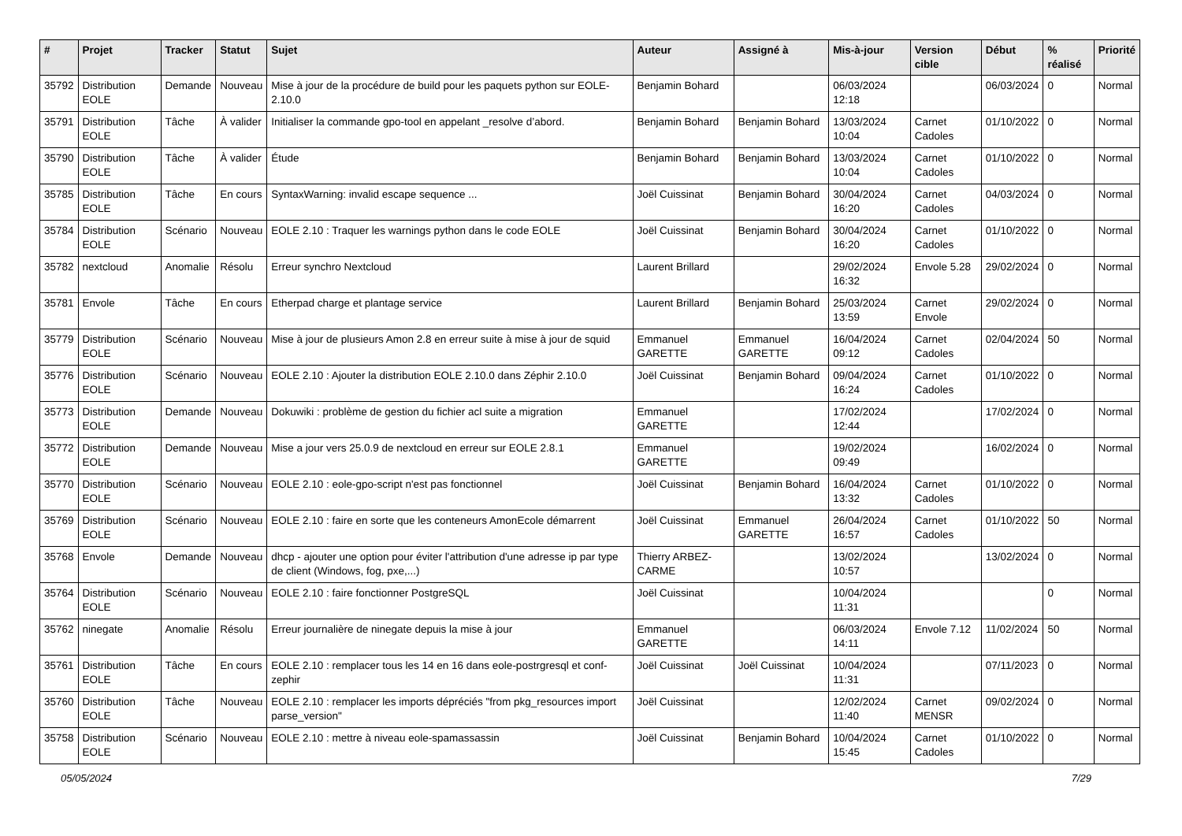| # | Projet | Tracker | Statut | Sujet | Auteur | Assigné à | Mis-à-jour | Version cible | Début | % réalisé | Priorité |
| --- | --- | --- | --- | --- | --- | --- | --- | --- | --- | --- | --- |
| 35792 | Distribution EOLE | Demande | Nouveau | Mise à jour de la procédure de build pour les paquets python sur EOLE-2.10.0 | Benjamin Bohard | | 06/03/2024 12:18 | | 06/03/2024 | 0 | Normal |
| 35791 | Distribution EOLE | Tâche | À valider | Initialiser la commande gpo-tool en appelant _resolve d’abord. | Benjamin Bohard | Benjamin Bohard | 13/03/2024 10:04 | Carnet Cadoles | 01/10/2022 | 0 | Normal |
| 35790 | Distribution EOLE | Tâche | À valider | Étude | Benjamin Bohard | Benjamin Bohard | 13/03/2024 10:04 | Carnet Cadoles | 01/10/2022 | 0 | Normal |
| 35785 | Distribution EOLE | Tâche | En cours | SyntaxWarning: invalid escape sequence ... | Joël Cuissinat | Benjamin Bohard | 30/04/2024 16:20 | Carnet Cadoles | 04/03/2024 | 0 | Normal |
| 35784 | Distribution EOLE | Scénario | Nouveau | EOLE 2.10 : Traquer les warnings python dans le code EOLE | Joël Cuissinat | Benjamin Bohard | 30/04/2024 16:20 | Carnet Cadoles | 01/10/2022 | 0 | Normal |
| 35782 | nextcloud | Anomalie | Résolu | Erreur synchro Nextcloud | Laurent Brillard | | 29/02/2024 16:32 | Envole 5.28 | 29/02/2024 | 0 | Normal |
| 35781 | Envole | Tâche | En cours | Etherpad charge et plantage service | Laurent Brillard | Benjamin Bohard | 25/03/2024 13:59 | Carnet Envole | 29/02/2024 | 0 | Normal |
| 35779 | Distribution EOLE | Scénario | Nouveau | Mise à jour de plusieurs Amon 2.8 en erreur suite à mise à jour de squid | Emmanuel GARETTE | Emmanuel GARETTE | 16/04/2024 09:12 | Carnet Cadoles | 02/04/2024 | 50 | Normal |
| 35776 | Distribution EOLE | Scénario | Nouveau | EOLE 2.10 : Ajouter la distribution EOLE 2.10.0 dans Zéphir 2.10.0 | Joël Cuissinat | Benjamin Bohard | 09/04/2024 16:24 | Carnet Cadoles | 01/10/2022 | 0 | Normal |
| 35773 | Distribution EOLE | Demande | Nouveau | Dokuwiki : problème de gestion du fichier acl suite a migration | Emmanuel GARETTE | | 17/02/2024 12:44 | | 17/02/2024 | 0 | Normal |
| 35772 | Distribution EOLE | Demande | Nouveau | Mise a jour vers 25.0.9 de nextcloud en erreur sur EOLE 2.8.1 | Emmanuel GARETTE | | 19/02/2024 09:49 | | 16/02/2024 | 0 | Normal |
| 35770 | Distribution EOLE | Scénario | Nouveau | EOLE 2.10 : eole-gpo-script n'est pas fonctionnel | Joël Cuissinat | Benjamin Bohard | 16/04/2024 13:32 | Carnet Cadoles | 01/10/2022 | 0 | Normal |
| 35769 | Distribution EOLE | Scénario | Nouveau | EOLE 2.10 : faire en sorte que les conteneurs AmonEcole démarrent | Joël Cuissinat | Emmanuel GARETTE | 26/04/2024 16:57 | Carnet Cadoles | 01/10/2022 | 50 | Normal |
| 35768 | Envole | Demande | Nouveau | dhcp - ajouter une option pour éviter l'attribution d'une adresse ip par type de client (Windows, fog, pxe,...) | Thierry ARBEZ-CARME | | 13/02/2024 10:57 | | 13/02/2024 | 0 | Normal |
| 35764 | Distribution EOLE | Scénario | Nouveau | EOLE 2.10 : faire fonctionner PostgreSQL | Joël Cuissinat | | 10/04/2024 11:31 | | | 0 | Normal |
| 35762 | ninegate | Anomalie | Résolu | Erreur journalière de ninegate depuis la mise à jour | Emmanuel GARETTE | | 06/03/2024 14:11 | Envole 7.12 | 11/02/2024 | 50 | Normal |
| 35761 | Distribution EOLE | Tâche | En cours | EOLE 2.10 : remplacer tous les 14 en 16 dans eole-postrgresql et conf-zephir | Joël Cuissinat | Joël Cuissinat | 10/04/2024 11:31 | | 07/11/2023 | 0 | Normal |
| 35760 | Distribution EOLE | Tâche | Nouveau | EOLE 2.10 : remplacer les imports dépréciés "from pkg_resources import parse_version" | Joël Cuissinat | | 12/02/2024 11:40 | Carnet MENSR | 09/02/2024 | 0 | Normal |
| 35758 | Distribution EOLE | Scénario | Nouveau | EOLE 2.10 : mettre à niveau eole-spamassassin | Joël Cuissinat | Benjamin Bohard | 10/04/2024 15:45 | Carnet Cadoles | 01/10/2022 | 0 | Normal |
05/05/2024 7/29